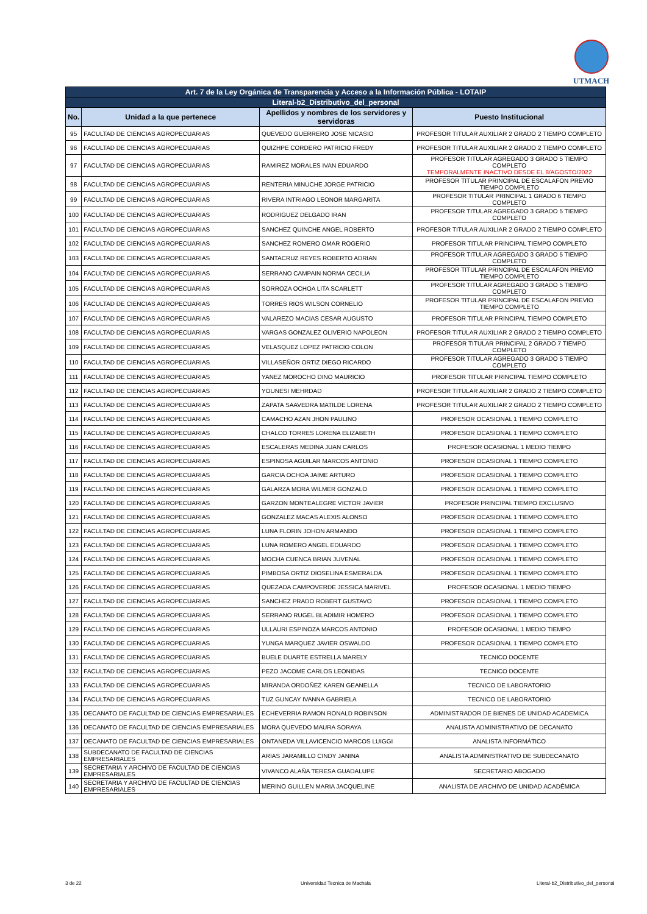UTMACH
| Art. 7 de la Ley Orgánica de Transparencia y Acceso a la Información Pública - LOTAIP | | | |
| Literal-b2_Distributivo_del_personal | | | |
| No. | Unidad a la que pertenece | Apellidos y nombres de los servidores y servidoras | Puesto Institucional |
| 95 | FACULTAD DE CIENCIAS AGROPECUARIAS | QUEVEDO GUERRERO JOSE NICASIO | PROFESOR TITULAR AUXILIAR 2 GRADO 2 TIEMPO COMPLETO |
| 96 | FACULTAD DE CIENCIAS AGROPECUARIAS | QUIZHPE CORDERO PATRICIO FREDY | PROFESOR TITULAR AUXILIAR 2 GRADO 2 TIEMPO COMPLETO |
| 97 | FACULTAD DE CIENCIAS AGROPECUARIAS | RAMIREZ MORALES IVAN EDUARDO | PROFESOR TITULAR AGREGADO 3 GRADO 5 TIEMPO COMPLETO TEMPORALMENTE INACTIVO DESDE EL 8/AGOSTO/2022 |
| 98 | FACULTAD DE CIENCIAS AGROPECUARIAS | RENTERIA MINUCHE JORGE PATRICIO | PROFESOR TITULAR PRINCIPAL DE ESCALAFON PREVIO TIEMPO COMPLETO |
| 99 | FACULTAD DE CIENCIAS AGROPECUARIAS | RIVERA INTRIAGO LEONOR MARGARITA | PROFESOR TITULAR PRINCIPAL 1 GRADO 6 TIEMPO COMPLETO |
| 100 | FACULTAD DE CIENCIAS AGROPECUARIAS | RODRIGUEZ DELGADO IRAN | PROFESOR TITULAR AGREGADO 3 GRADO 5 TIEMPO COMPLETO |
| 101 | FACULTAD DE CIENCIAS AGROPECUARIAS | SANCHEZ QUINCHE ANGEL ROBERTO | PROFESOR TITULAR AUXILIAR 2 GRADO 2 TIEMPO COMPLETO |
| 102 | FACULTAD DE CIENCIAS AGROPECUARIAS | SANCHEZ ROMERO OMAR ROGERIO | PROFESOR TITULAR PRINCIPAL TIEMPO COMPLETO |
| 103 | FACULTAD DE CIENCIAS AGROPECUARIAS | SANTACRUZ REYES ROBERTO ADRIAN | PROFESOR TITULAR AGREGADO 3 GRADO 5 TIEMPO COMPLETO |
| 104 | FACULTAD DE CIENCIAS AGROPECUARIAS | SERRANO CAMPAIN NORMA CECILIA | PROFESOR TITULAR PRINCIPAL DE ESCALAFON PREVIO TIEMPO COMPLETO |
| 105 | FACULTAD DE CIENCIAS AGROPECUARIAS | SORROZA OCHOA LITA SCARLETT | PROFESOR TITULAR AGREGADO 3 GRADO 5 TIEMPO COMPLETO |
| 106 | FACULTAD DE CIENCIAS AGROPECUARIAS | TORRES RIOS WILSON CORNELIO | PROFESOR TITULAR PRINCIPAL DE ESCALAFON PREVIO TIEMPO COMPLETO |
| 107 | FACULTAD DE CIENCIAS AGROPECUARIAS | VALAREZO MACIAS CESAR AUGUSTO | PROFESOR TITULAR PRINCIPAL TIEMPO COMPLETO |
| 108 | FACULTAD DE CIENCIAS AGROPECUARIAS | VARGAS GONZALEZ OLIVERIO NAPOLEON | PROFESOR TITULAR AUXILIAR 2 GRADO 2 TIEMPO COMPLETO |
| 109 | FACULTAD DE CIENCIAS AGROPECUARIAS | VELASQUEZ LOPEZ PATRICIO COLON | PROFESOR TITULAR PRINCIPAL 2 GRADO 7 TIEMPO COMPLETO |
| 110 | FACULTAD DE CIENCIAS AGROPECUARIAS | VILLASEÑOR ORTIZ DIEGO RICARDO | PROFESOR TITULAR AGREGADO 3 GRADO 5 TIEMPO COMPLETO |
| 111 | FACULTAD DE CIENCIAS AGROPECUARIAS | YANEZ MOROCHO DINO MAURICIO | PROFESOR TITULAR PRINCIPAL TIEMPO COMPLETO |
| 112 | FACULTAD DE CIENCIAS AGROPECUARIAS | YOUNESI MEHRDAD | PROFESOR TITULAR AUXILIAR 2 GRADO 2 TIEMPO COMPLETO |
| 113 | FACULTAD DE CIENCIAS AGROPECUARIAS | ZAPATA SAAVEDRA MATILDE LORENA | PROFESOR TITULAR AUXILIAR 2 GRADO 2 TIEMPO COMPLETO |
| 114 | FACULTAD DE CIENCIAS AGROPECUARIAS | CAMACHO AZAN JHON PAULINO | PROFESOR OCASIONAL 1 TIEMPO COMPLETO |
| 115 | FACULTAD DE CIENCIAS AGROPECUARIAS | CHALCO TORRES LORENA ELIZABETH | PROFESOR OCASIONAL 1 TIEMPO COMPLETO |
| 116 | FACULTAD DE CIENCIAS AGROPECUARIAS | ESCALERAS MEDINA JUAN CARLOS | PROFESOR OCASIONAL 1 MEDIO TIEMPO |
| 117 | FACULTAD DE CIENCIAS AGROPECUARIAS | ESPINOSA AGUILAR MARCOS ANTONIO | PROFESOR OCASIONAL 1 TIEMPO COMPLETO |
| 118 | FACULTAD DE CIENCIAS AGROPECUARIAS | GARCIA OCHOA JAIME ARTURO | PROFESOR OCASIONAL 1 TIEMPO COMPLETO |
| 119 | FACULTAD DE CIENCIAS AGROPECUARIAS | GALARZA MORA WILMER GONZALO | PROFESOR OCASIONAL 1 TIEMPO COMPLETO |
| 120 | FACULTAD DE CIENCIAS AGROPECUARIAS | GARZON MONTEALEGRE VICTOR JAVIER | PROFESOR PRINCIPAL TIEMPO EXCLUSIVO |
| 121 | FACULTAD DE CIENCIAS AGROPECUARIAS | GONZALEZ MACAS ALEXIS ALONSO | PROFESOR OCASIONAL 1 TIEMPO COMPLETO |
| 122 | FACULTAD DE CIENCIAS AGROPECUARIAS | LUNA FLORIN JOHON ARMANDO | PROFESOR OCASIONAL 1 TIEMPO COMPLETO |
| 123 | FACULTAD DE CIENCIAS AGROPECUARIAS | LUNA ROMERO ANGEL EDUARDO | PROFESOR OCASIONAL 1 TIEMPO COMPLETO |
| 124 | FACULTAD DE CIENCIAS AGROPECUARIAS | MOCHA CUENCA BRIAN JUVENAL | PROFESOR OCASIONAL 1 TIEMPO COMPLETO |
| 125 | FACULTAD DE CIENCIAS AGROPECUARIAS | PIMBOSA ORTIZ DIOSELINA ESMERALDA | PROFESOR OCASIONAL 1 TIEMPO COMPLETO |
| 126 | FACULTAD DE CIENCIAS AGROPECUARIAS | QUEZADA CAMPOVERDE JESSICA MARIVEL | PROFESOR OCASIONAL 1 MEDIO TIEMPO |
| 127 | FACULTAD DE CIENCIAS AGROPECUARIAS | SANCHEZ PRADO ROBERT GUSTAVO | PROFESOR OCASIONAL 1 TIEMPO COMPLETO |
| 128 | FACULTAD DE CIENCIAS AGROPECUARIAS | SERRANO RUGEL BLADIMIR HOMERO | PROFESOR OCASIONAL 1 TIEMPO COMPLETO |
| 129 | FACULTAD DE CIENCIAS AGROPECUARIAS | ULLAURI ESPINOZA MARCOS ANTONIO | PROFESOR OCASIONAL 1 MEDIO TIEMPO |
| 130 | FACULTAD DE CIENCIAS AGROPECUARIAS | YUNGA MARQUEZ JAVIER OSWALDO | PROFESOR OCASIONAL 1 TIEMPO COMPLETO |
| 131 | FACULTAD DE CIENCIAS AGROPECUARIAS | BUELE DUARTE ESTRELLA MARELY | TECNICO DOCENTE |
| 132 | FACULTAD DE CIENCIAS AGROPECUARIAS | PEZO JACOME CARLOS LEONIDAS | TECNICO DOCENTE |
| 133 | FACULTAD DE CIENCIAS AGROPECUARIAS | MIRANDA ORDOÑEZ KAREN GEANELLA | TECNICO DE LABORATORIO |
| 134 | FACULTAD DE CIENCIAS AGROPECUARIAS | TUZ GUNCAY IVANNA GABRIELA | TECNICO DE LABORATORIO |
| 135 | DECANATO DE FACULTAD DE CIENCIAS EMPRESARIALES | ECHEVERRIA RAMON RONALD ROBINSON | ADMINISTRADOR DE BIENES DE UNIDAD ACADEMICA |
| 136 | DECANATO DE FACULTAD DE CIENCIAS EMPRESARIALES | MORA QUEVEDO MAURA SORAYA | ANALISTA ADMINISTRATIVO DE DECANATO |
| 137 | DECANATO DE FACULTAD DE CIENCIAS EMPRESARIALES | ONTANEDA VILLAVICENCIO MARCOS LUIGGI | ANALISTA INFORMÁTICO |
| 138 | SUBDECANATO DE FACULTAD DE CIENCIAS EMPRESARIALES | ARIAS JARAMILLO CINDY JANINA | ANALISTA ADMINISTRATIVO DE SUBDECANATO |
| 139 | SECRETARIA Y ARCHIVO DE FACULTAD DE CIENCIAS EMPRESARIALES | VIVANCO ALAÑA TERESA GUADALUPE | SECRETARIO ABOGADO |
| 140 | SECRETARIA Y ARCHIVO DE FACULTAD DE CIENCIAS EMPRESARIALES | MERINO GUILLEN MARIA JACQUELINE | ANALISTA DE ARCHIVO DE UNIDAD ACADÉMICA |
3 de 22 Universidad Tecnica de Machala Literal-b2_Distributivo_del_personal